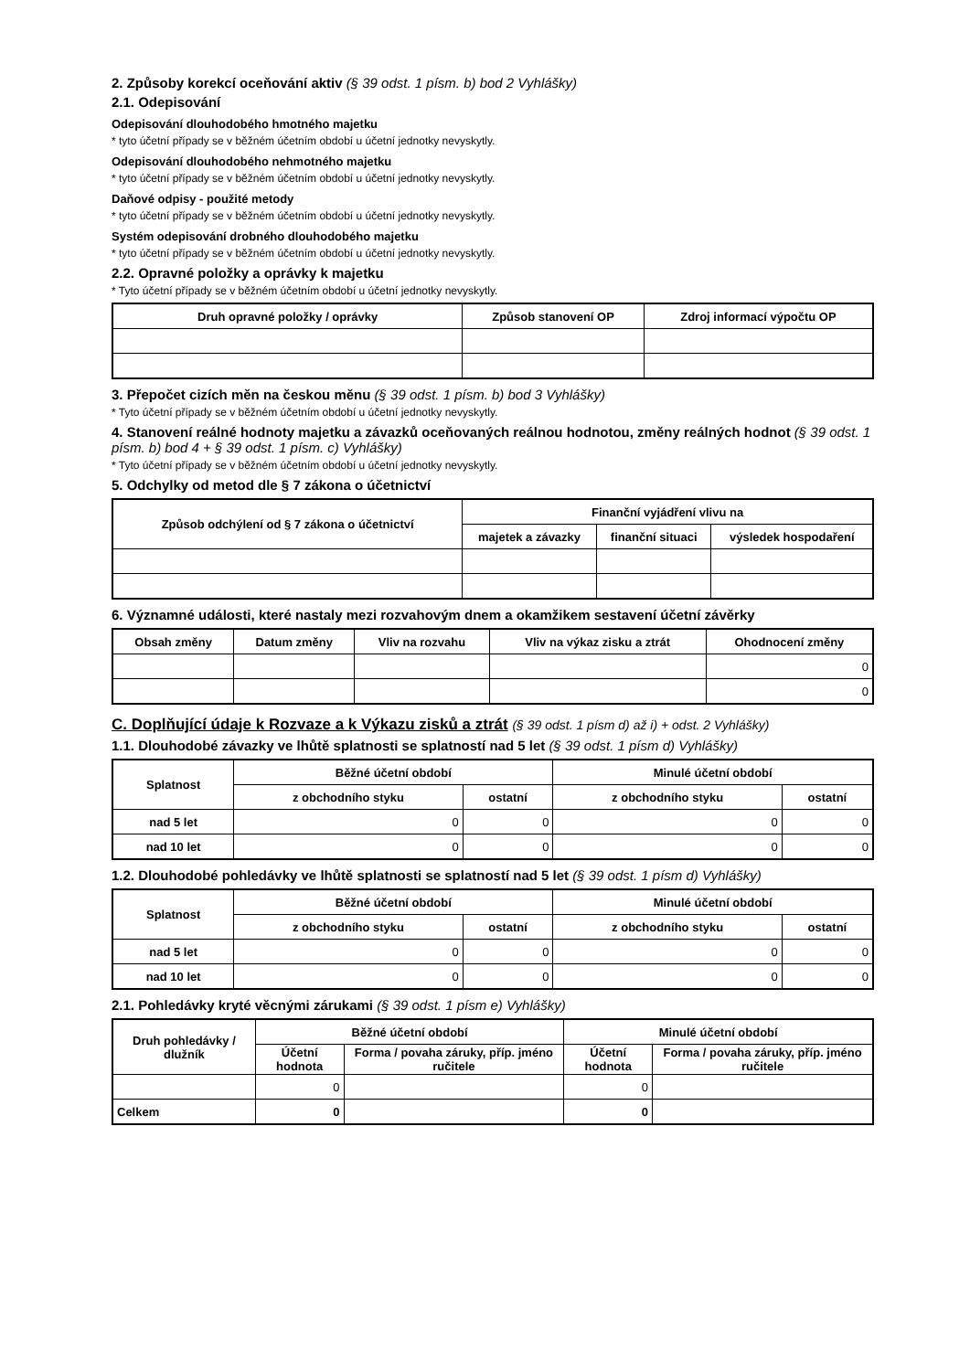2. Způsoby korekcí oceňování aktiv (§ 39 odst. 1 písm. b) bod 2 Vyhlášky)
2.1. Odepisování
Odepisování dlouhodobého hmotného majetku
* tyto účetní případy se v běžném účetním období u účetní jednotky nevyskytly.
Odepisování dlouhodobého nehmotného majetku
* tyto účetní případy se v běžném účetním období u účetní jednotky nevyskytly.
Daňové odpisy - použité metody
* tyto účetní případy se v běžném účetním období u účetní jednotky nevyskytly.
Systém odepisování drobného dlouhodobého majetku
* tyto účetní případy se v běžném účetním období u účetní jednotky nevyskytly.
2.2. Opravné položky a oprávky k majetku
* Tyto účetní případy se v běžném účetním období u účetní jednotky nevyskytly.
| Druh opravné položky / oprávky | Způsob stanovení OP | Zdroj informací výpočtu OP |
| --- | --- | --- |
3. Přepočet cizích měn na českou měnu (§ 39 odst. 1 písm. b) bod 3 Vyhlášky)
* Tyto účetní případy se v běžném účetním období u účetní jednotky nevyskytly.
4. Stanovení reálné hodnoty majetku a závazků oceňovaných reálnou hodnotou, změny reálných hodnot (§ 39 odst. 1 písm. b) bod 4 + § 39 odst. 1 písm. c) Vyhlášky)
* Tyto účetní případy se v běžném účetním období u účetní jednotky nevyskytly.
5. Odchylky od metod dle § 7 zákona o účetnictví
| Způsob odchýlení od § 7 zákona o účetnictví | Finanční vyjádření vlivu na | | |
| --- | --- | --- | --- |
| | majetek a závazky | finanční situaci | výsledek hospodaření |
6. Významné události, které nastaly mezi rozvahovým dnem a okamžikem sestavení účetní závěrky
| Obsah změny | Datum změny | Vliv na rozvahu | Vliv na výkaz zisku a ztrát | Ohodnocení změny |
| --- | --- | --- | --- | --- |
| | | | | 0 |
| | | | | 0 |
C. Doplňující údaje k Rozvaze a k Výkazu zisků a ztrát (§ 39 odst. 1 písm d) až i) + odst. 2 Vyhlášky)
1.1. Dlouhodobé závazky ve lhůtě splatnosti se splatností nad 5 let (§ 39 odst. 1 písm d) Vyhlášky)
| Splatnost | Běžné účetní období | | Minulé účetní období | |
| --- | --- | --- | --- | --- |
| | z obchodního styku | ostatní | z obchodního styku | ostatní |
| nad 5 let | 0 | 0 | 0 | 0 |
| nad 10 let | 0 | 0 | 0 | 0 |
1.2. Dlouhodobé pohledávky ve lhůtě splatnosti se splatností nad 5 let (§ 39 odst. 1 písm d) Vyhlášky)
| Splatnost | Běžné účetní období | | Minulé účetní období | |
| --- | --- | --- | --- | --- |
| | z obchodního styku | ostatní | z obchodního styku | ostatní |
| nad 5 let | 0 | 0 | 0 | 0 |
| nad 10 let | 0 | 0 | 0 | 0 |
2.1. Pohledávky kryté věcnými zárukami (§ 39 odst. 1 písm e) Vyhlášky)
| Druh pohledávky / dlužník | Běžné účetní období | | Minulé účetní období | |
| --- | --- | --- | --- | --- |
| | Účetní hodnota | Forma / povaha záruky, příp. jméno ručitele | Účetní hodnota | Forma / povaha záruky, příp. jméno ručitele |
| | 0 | | 0 | |
| Celkem | 0 | | 0 | |